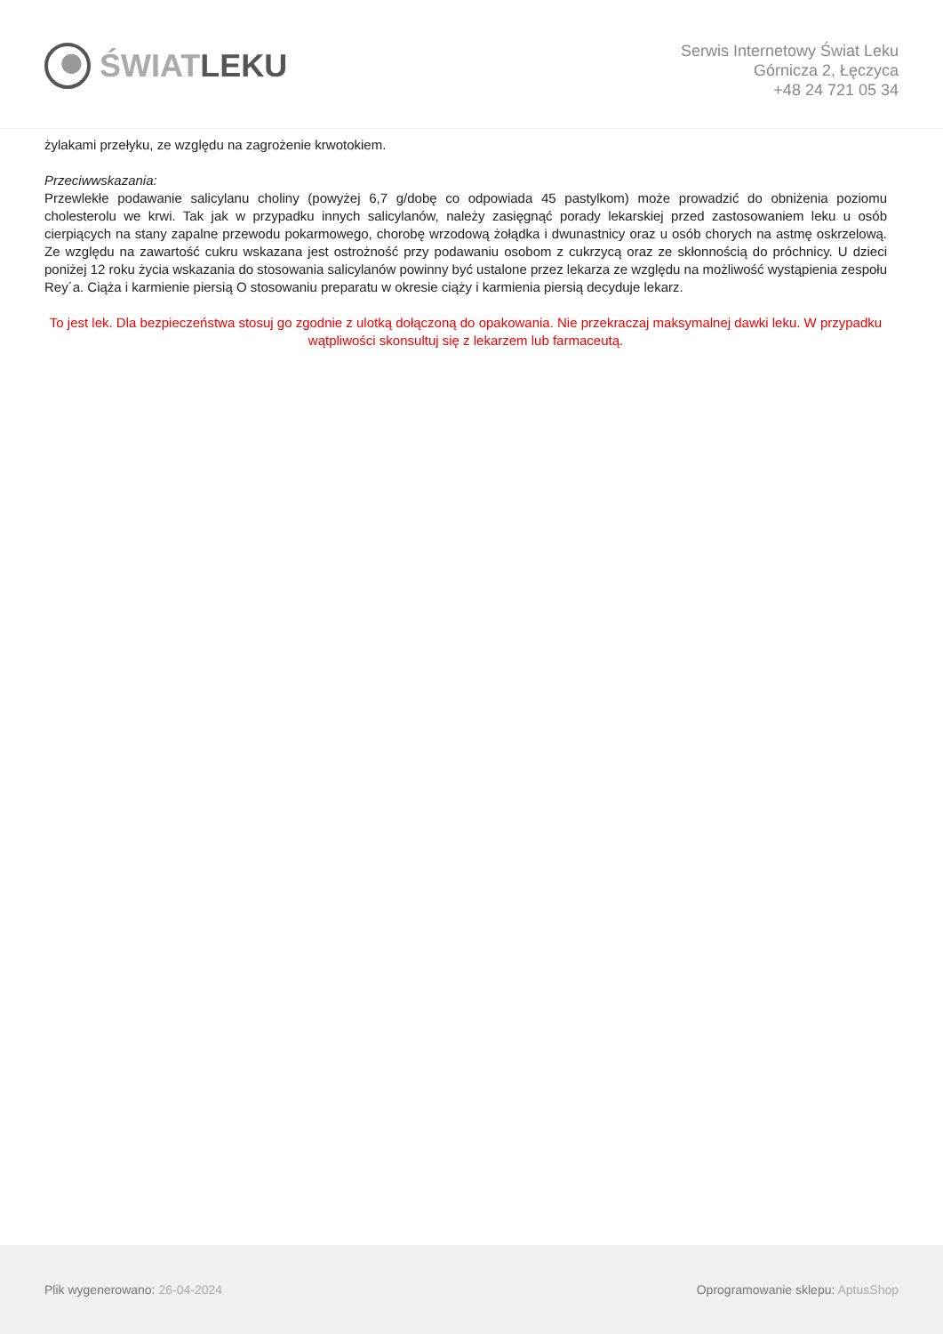ŚWIATLEKU
Serwis Internetowy Świat Leku
Górnicza 2, Łęczyca
+48 24 721 05 34
żylakami przełyku, ze względu na zagrożenie krwotokiem.
Przeciwwskazania:
Przewlekłe podawanie salicylanu choliny (powyżej 6,7 g/dobę co odpowiada 45 pastylkom) może prowadzić do obniżenia poziomu cholesterolu we krwi. Tak jak w przypadku innych salicylanów, należy zasięgnąć porady lekarskiej przed zastosowaniem leku u osób cierpiących na stany zapalne przewodu pokarmowego, chorobę wrzodową żołądka i dwunastnicy oraz u osób chorych na astmę oskrzelową. Ze względu na zawartość cukru wskazana jest ostrożność przy podawaniu osobom z cukrzycą oraz ze skłonnością do próchnicy. U dzieci poniżej 12 roku życia wskazania do stosowania salicylanów powinny być ustalone przez lekarza ze względu na możliwość wystąpienia zespołu Rey´a. Ciąża i karmienie piersią O stosowaniu preparatu w okresie ciąży i karmienia piersią decyduje lekarz.
To jest lek. Dla bezpieczeństwa stosuj go zgodnie z ulotką dołączoną do opakowania. Nie przekraczaj maksymalnej dawki leku. W przypadku wątpliwości skonsultuj się z lekarzem lub farmaceutą.
Plik wygenerowano: 26-04-2024
Oprogramowanie sklepu: AptusShop